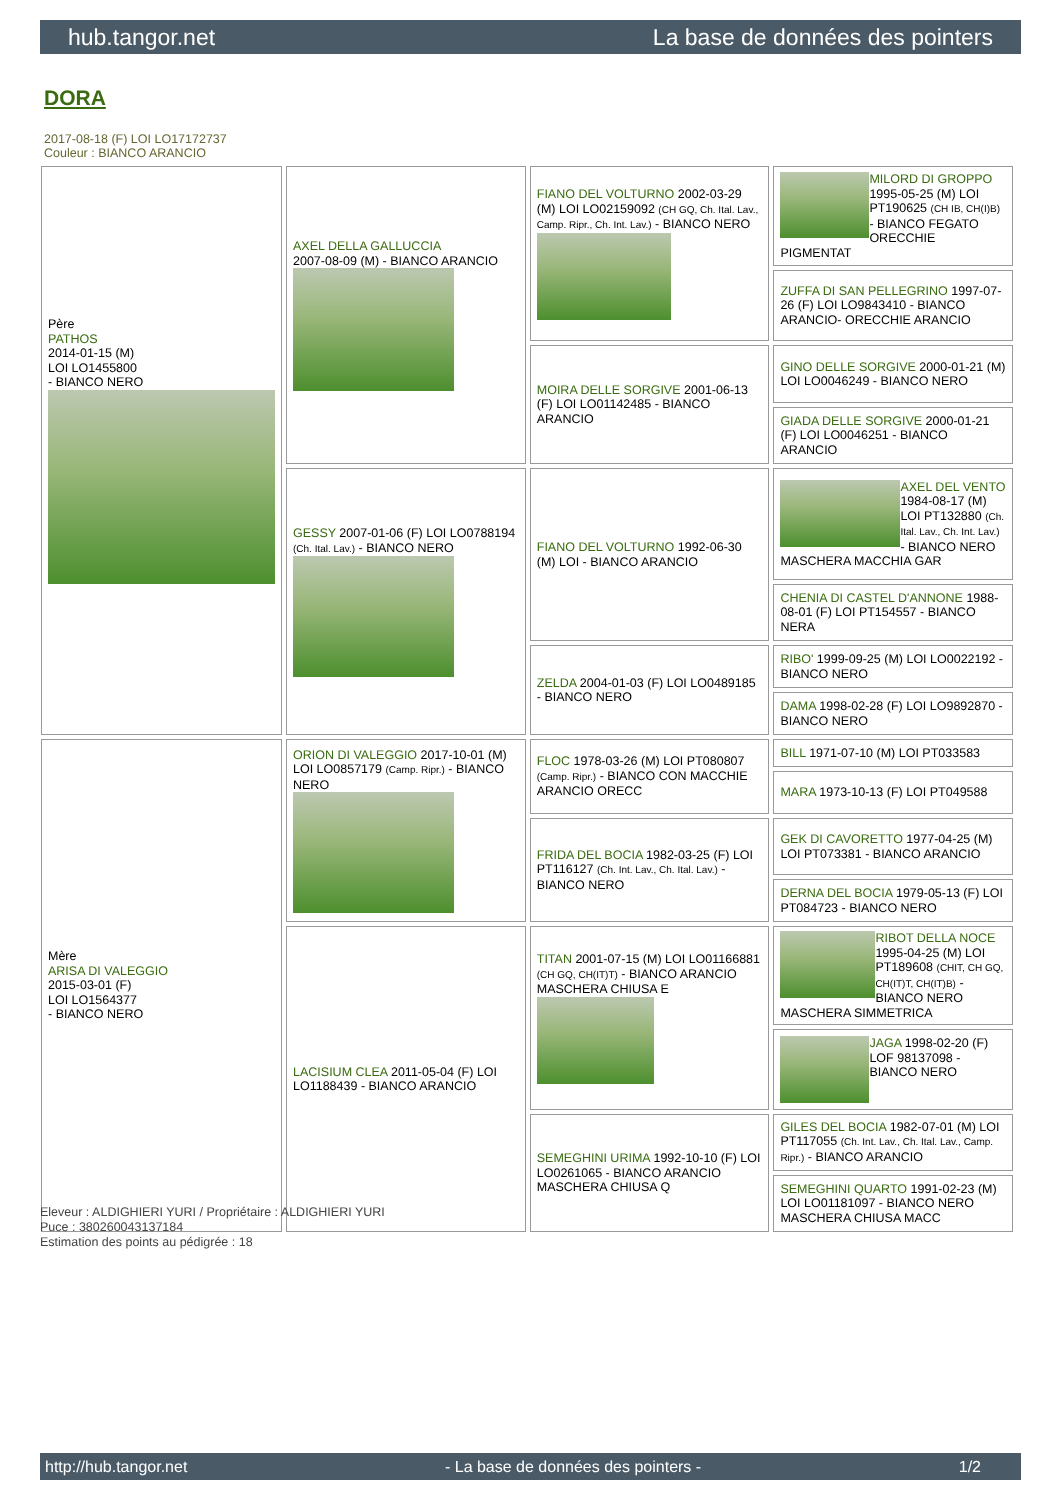hub.tangor.net La base de données des pointers
DORA
2017-08-18 (F) LOI LO17172737
Couleur : BIANCO ARANCIO
| Père PATHOS 2014-01-15 (M) LOI LO1455800 - BIANCO NERO | AXEL DELLA GALLUCCIA 2007-08-09 (M) - BIANCO ARANCIO | FIANO DEL VOLTURNO 2002-03-29 (M) LOI LO02159092 (CH GQ, Ch. Ital. Lav., Camp. Ripr., Ch. Int. Lav.) - BIANCO NERO | MILORD DI GROPPO 1995-05-25 (M) LOI PT190625 (CH IB, CH(I)B) - BIANCO FEGATO ORECCHIE PIGMENTAT |
| | | | ZUFFA DI SAN PELLEGRINO 1997-07-26 (F) LOI LO9843410 - BIANCO ARANCIO- ORECCHIE ARANCIO |
| | | MOIRA DELLE SORGIVE 2001-06-13 (F) LOI LO01142485 - BIANCO ARANCIO | GINO DELLE SORGIVE 2000-01-21 (M) LOI LO0046249 - BIANCO NERO |
| | | | GIADA DELLE SORGIVE 2000-01-21 (F) LOI LO0046251 - BIANCO ARANCIO |
| | GESSY 2007-01-06 (F) LOI LO0788194 (Ch. Ital. Lav.) - BIANCO NERO | FIANO DEL VOLTURNO 1992-06-30 (M) LOI - BIANCO ARANCIO | AXEL DEL VENTO 1984-08-17 (M) LOI PT132880 (Ch. Ital. Lav., Ch. Int. Lav.) - BIANCO NERO MASCHERA MACCHIA GAR |
| | | | CHENIA DI CASTEL D'ANNONE 1988-08-01 (F) LOI PT154557 - BIANCO NERA |
| | | ZELDA 2004-01-03 (F) LOI LO0489185 - BIANCO NERO | RIBO' 1999-09-25 (M) LOI LO0022192 - BIANCO NERO |
| | | | DAMA 1998-02-28 (F) LOI LO9892870 - BIANCO NERO |
| Mère ARISA DI VALEGGIO 2015-03-01 (F) LOI LO1564377 - BIANCO NERO | ORION DI VALEGGIO 2017-10-01 (M) LOI LO0857179 (Camp. Ripr.) - BIANCO NERO | FLOC 1978-03-26 (M) LOI PT080807 (Camp. Ripr.) - BIANCO CON MACCHIE ARANCIO ORECC | BILL 1971-07-10 (M) LOI PT033583 |
| | | | MARA 1973-10-13 (F) LOI PT049588 |
| | | FRIDA DEL BOCIA 1982-03-25 (F) LOI PT116127 (Ch. Int. Lav., Ch. Ital. Lav.) - BIANCO NERO | GEK DI CAVORETTO 1977-04-25 (M) LOI PT073381 - BIANCO ARANCIO |
| | | | DERNA DEL BOCIA 1979-05-13 (F) LOI PT084723 - BIANCO NERO |
| | LACISIUM CLEA 2011-05-04 (F) LOI LO1188439 - BIANCO ARANCIO | TITAN 2001-07-15 (M) LOI LO01166881 (CH GQ, CH(IT)T) - BIANCO ARANCIO MASCHERA CHIUSA E | RIBOT DELLA NOCE 1995-04-25 (M) LOI PT189608 (CHIT, CH GQ, CH(IT)T, CH(IT)B) - BIANCO NERO MASCHERA SIMMETRICA |
| | | | JAGA 1998-02-20 (F) LOF 98137098 - BIANCO NERO |
| | | SEMEGHINI URIMA 1992-10-10 (F) LOI LO0261065 - BIANCO ARANCIO MASCHERA CHIUSA Q | GILES DEL BOCIA 1982-07-01 (M) LOI PT117055 (Ch. Int. Lav., Ch. Ital. Lav., Camp. Ripr.) - BIANCO ARANCIO |
| | | | SEMEGHINI QUARTO 1991-02-23 (M) LOI LO01181097 - BIANCO NERO MASCHERA CHIUSA MACC |
Eleveur : ALDIGHIERI YURI / Propriétaire : ALDIGHIERI YURI
Puce : 380260043137184
Estimation des points au pédigrée : 18
http://hub.tangor.net - La base de données des pointers - 1/2